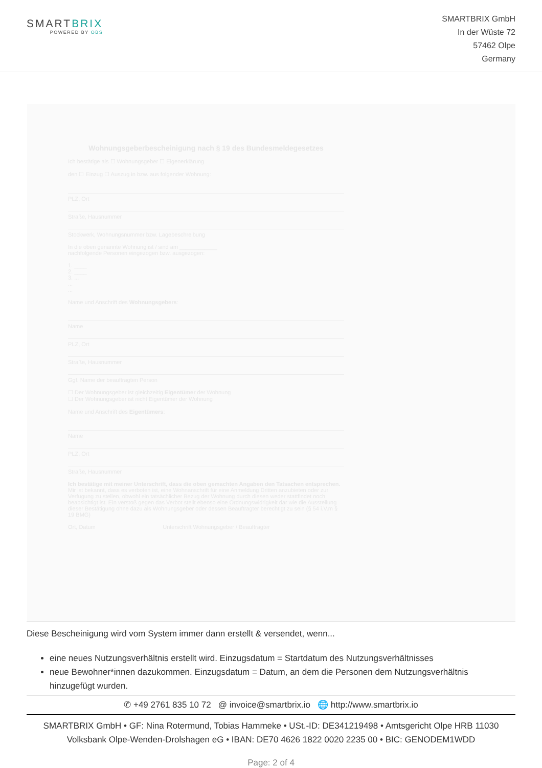SMARTBRIX
POWERED BY OBS
SMARTBRIX GmbH
In der Wüste 72
57462 Olpe
Germany
Wohnungsgeberbescheinigung nach § 19 des Bundesmeldegesetzes
Ich bestätige als ☐ Wohnungsgeber ☐ Eigenerklärung
den ☐ Einzug ☐ Auszug in bzw. aus folgender Wohnung:
PLZ, Ort
Straße, Hausnummer
Stockwerk, Wohnungsnummer bzw. Lagebeschreibung
In die oben genannte Wohnung ist / sind am ____________
nachfolgende Personen eingezogen bzw. ausgezogen:
1. ____
2. ____
3. ...
...
...
Name und Anschrift des Wohnungsgebers:
Name
PLZ, Ort
Straße, Hausnummer
Ggf. Name der beauftragten Person
☐ Der Wohnungsgeber ist gleichzeitig Eigentümer der Wohnung
☐ Der Wohnungsgeber ist nicht Eigentümer der Wohnung
Name und Anschrift des Eigentümers:
Name
PLZ, Ort
Straße, Hausnummer
Ich bestätige mit meiner Unterschrift, dass die oben gemachten Angaben den Tatsachen entsprechen. Mir ist bekannt, dass es verboten ist, eine Wohnanschrift für eine Anmeldung Dritten anzubieten oder zur Verfügung zu stellen, obwohl ein tatsächlicher Bezug der Wohnung durch diesen weder stattfindet noch beabsichtigt ist. Ein verstoß gegen das Verbot stellt ebenso eine Ordnungswidrigkeit dar wie die Ausstellung dieser Bestätigung ohne dazu als Wohnungsgeber oder dessen Beauftragter berechtigt zu sein (§ 54 i.V.m § 19 BMG)
Ort, Datum Unterschrift Wohnungsgeber / Beauftragter
Diese Bescheinigung wird vom System immer dann erstellt & versendet, wenn...
eine neues Nutzungsverhältnis erstellt wird. Einzugsdatum = Startdatum des Nutzungsverhältnisses
neue Bewohner*innen dazukommen. Einzugsdatum = Datum, an dem die Personen dem Nutzungsverhältnis hinzugefügt wurden.
✆ +49 2761 835 10 72 @ invoice@smartbrix.io 🌐 http://www.smartbrix.io
SMARTBRIX GmbH • GF: Nina Rotermund, Tobias Hammeke • USt.-ID: DE341219498 • Amtsgericht Olpe HRB 11030
Volksbank Olpe-Wenden-Drolshagen eG • IBAN: DE70 4626 1822 0020 2235 00 • BIC: GENODEM1WDD
Page: 2 of 4